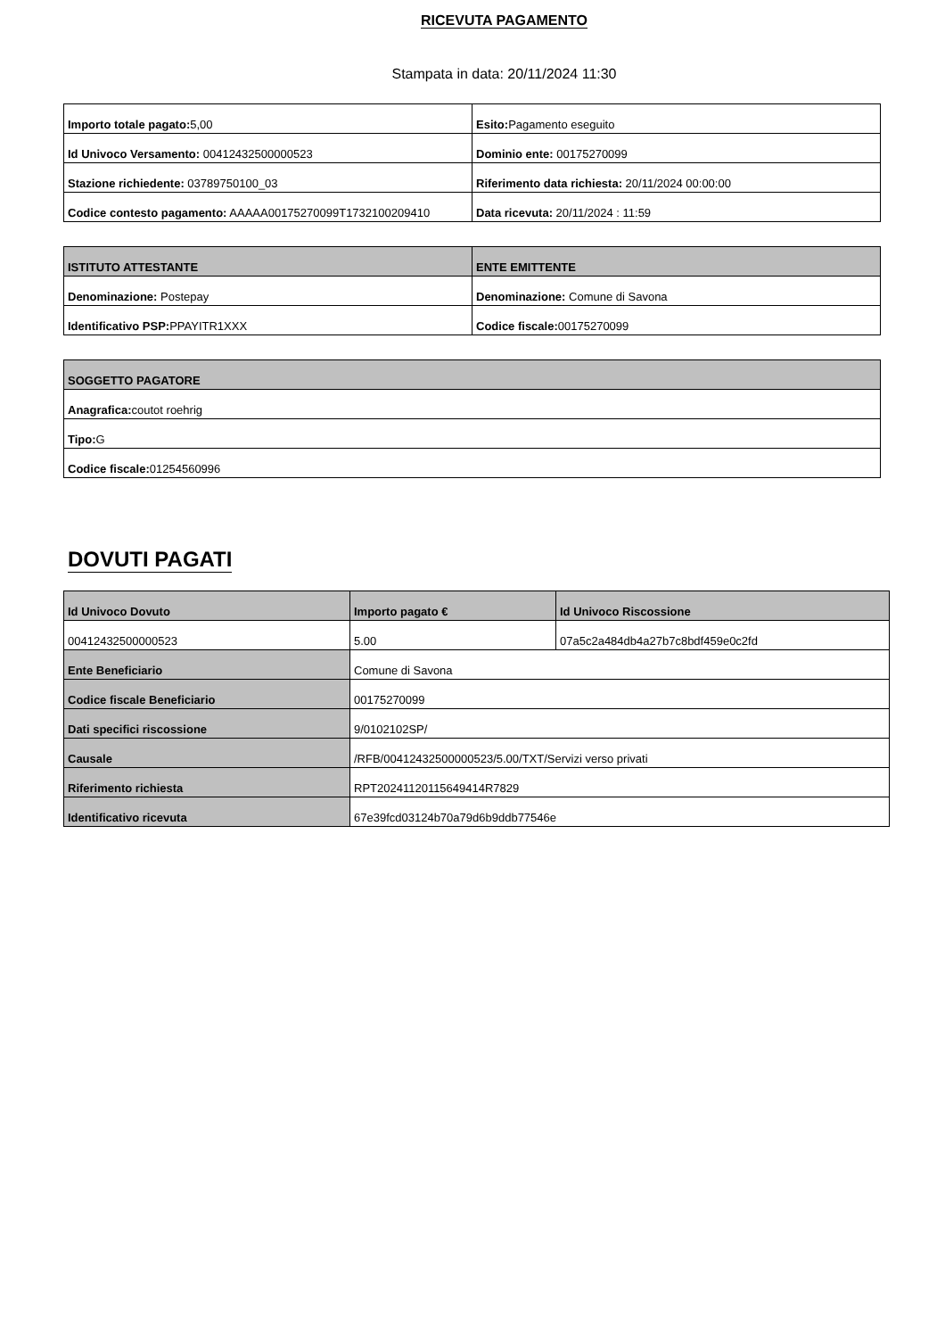RICEVUTA PAGAMENTO
Stampata in data: 20/11/2024 11:30
| Importo totale pagato: 5,00 | Esito: Pagamento eseguito |
| Id Univoco Versamento: 00412432500000523 | Dominio ente: 00175270099 |
| Stazione richiedente: 03789750100_03 | Riferimento data richiesta: 20/11/2024 00:00:00 |
| Codice contesto pagamento: AAAAA00175270099T1732100209410 | Data ricevuta: 20/11/2024 : 11:59 |
| ISTITUTO ATTESTANTE | ENTE EMITTENTE |
| --- | --- |
| Denominazione: Postepay | Denominazione: Comune di Savona |
| Identificativo PSP: PPAYITR1XXX | Codice fiscale: 00175270099 |
| SOGGETTO PAGATORE |
| --- |
| Anagrafica: coutot roehrig |
| Tipo: G |
| Codice fiscale: 01254560996 |
DOVUTI PAGATI
| Id Univoco Dovuto | Importo pagato € | Id Univoco Riscossione |
| --- | --- | --- |
| 00412432500000523 | 5.00 | 07a5c2a484db4a27b7c8bdf459e0c2fd |
| Ente Beneficiario | Comune di Savona | |
| Codice fiscale Beneficiario | 00175270099 | |
| Dati specifici riscossione | 9/0102102SP/ | |
| Causale | /RFB/00412432500000523/5.00/TXT/Servizi verso privati | |
| Riferimento richiesta | RPT20241120115649414R7829 | |
| Identificativo ricevuta | 67e39fcd03124b70a79d6b9ddb77546e | |